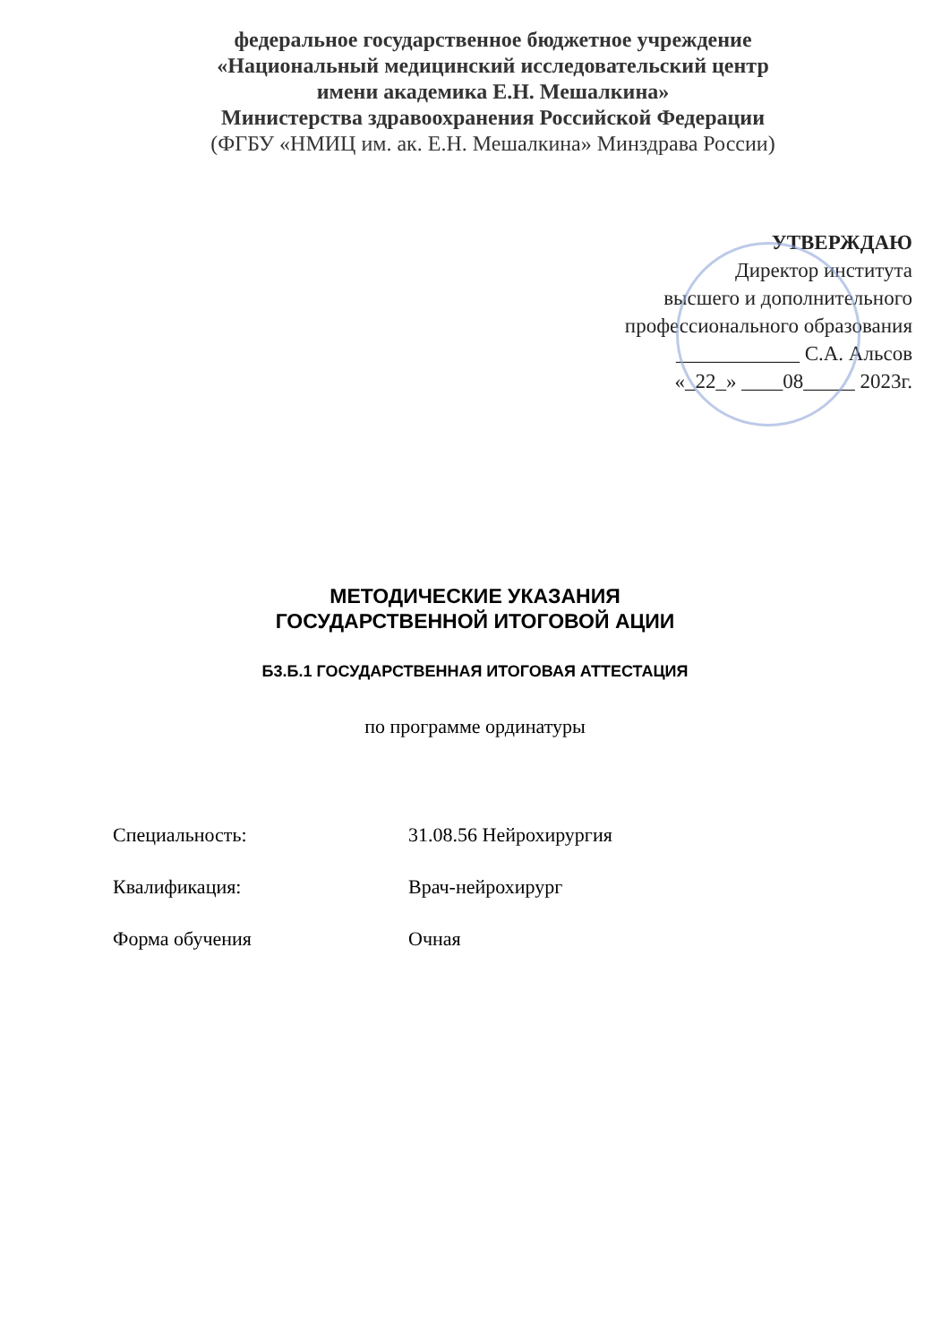федеральное государственное бюджетное учреждение
«Национальный медицинский исследовательский центр
имени академика Е.Н. Мешалкина»
Министерства здравоохранения Российской Федерации
(ФГБУ «НМИЦ им. ак. Е.Н. Мешалкина» Минздрава России)
УТВЕРЖДАЮ
Директор института
высшего и дополнительного
профессионального образования
____________ С.А. Альсов
«_22_» ____08_____ 2023г.
МЕТОДИЧЕСКИЕ УКАЗАНИЯ
ГОСУДАРСТВЕННОЙ ИТОГОВОЙ АЦИИ
Б3.Б.1 ГОСУДАРСТВЕННАЯ ИТОГОВАЯ АТТЕСТАЦИЯ
по программе ординатуры
Специальность: 31.08.56 Нейрохирургия
Квалификация: Врач-нейрохирург
Форма обучения Очная